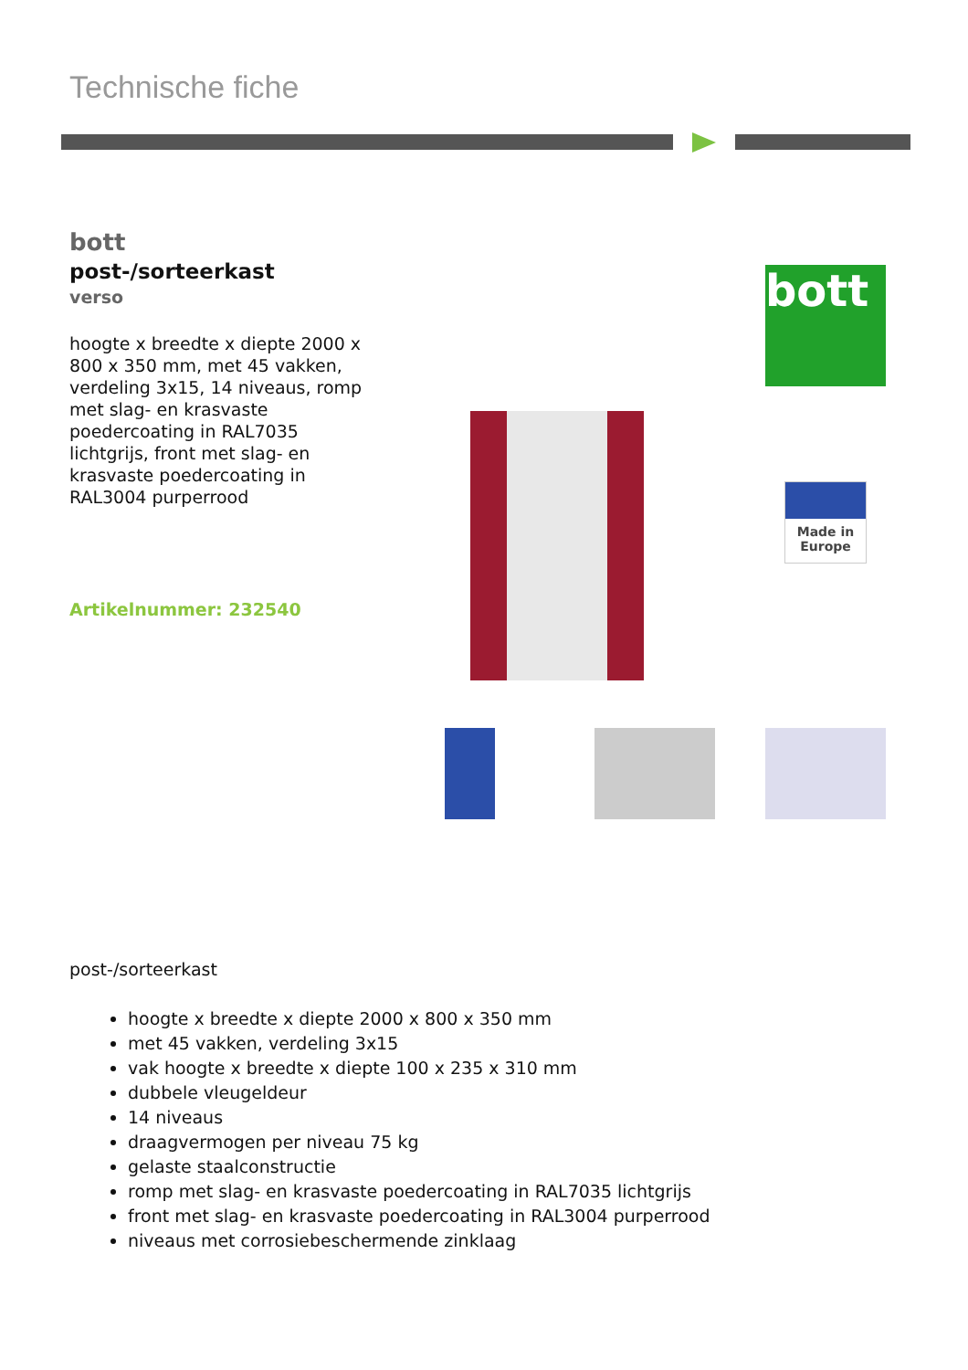Technische fiche
bott
post-/sorteerkast
verso
hoogte x breedte x diepte 2000 x 800 x 350 mm, met 45 vakken, verdeling 3x15, 14 niveaus, romp met slag- en krasvaste poedercoating in RAL7035 lichtgrijs, front met slag- en krasvaste poedercoating in RAL3004 purperrood
Artikelnummer: 232540
bott
Made in Europe
post-/sorteerkast
hoogte x breedte x diepte 2000 x 800 x 350 mm
met 45 vakken, verdeling 3x15
vak hoogte x breedte x diepte 100 x 235 x 310 mm
dubbele vleugeldeur
14 niveaus
draagvermogen per niveau 75 kg
gelaste staalconstructie
romp met slag- en krasvaste poedercoating in RAL7035 lichtgrijs
front met slag- en krasvaste poedercoating in RAL3004 purperrood
niveaus met corrosiebeschermende zinklaag